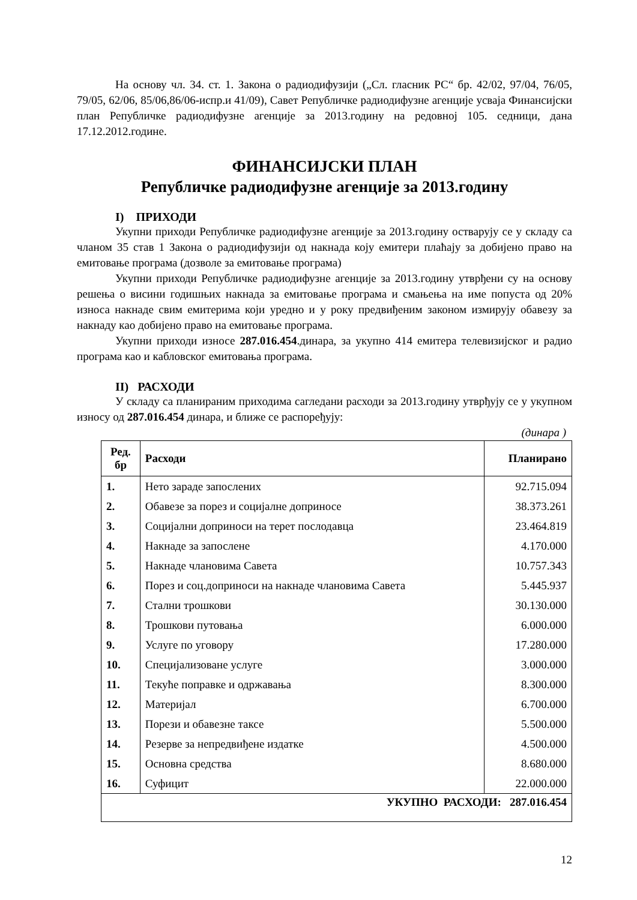На основу чл. 34. ст. 1. Закона о радиодифузији („Сл. гласник РС“ бр. 42/02, 97/04, 76/05, 79/05, 62/06, 85/06,86/06-испр.и 41/09), Савет Републичке радиодифузне агенције усваја Финансијски план Републичке радиодифузне агенције за 2013.годину на редовној 105. седници, дана 17.12.2012.године.
ФИНАНСИЈСКИ ПЛАН
Републичке радиодифузне агенције за 2013.годину
I) ПРИХОДИ
Укупни приходи Републичке радиодифузне агенције за 2013.годину остварују се у складу са чланом 35 став 1 Закона о радиодифузији од накнада коју емитери плаћају за добијено право на емитовање програма (дозволе за емитовање програма)
Укупни приходи Републичке радиодифузне агенције за 2013.годину утврђени су на основу решења о висини годишњих накнада за емитовање програма и смањења на име попуста од 20% износа накнаде свим емитерима који уредно и у року предвиђеним законом измирују обавезу за накнаду као добијено право на емитовање програма.
Укупни приходи износе 287.016.454.динара, за укупно 414 емитера телевизијског и радио програма као и кабловског емитовања програма.
II) РАСХОДИ
У складу са планираним приходима сагледани расходи за 2013.годину утврђују се у укупном износу од 287.016.454 динара, и ближе се распоређују:
(динара )
| Ред. бр | Расходи | Планирано |
| --- | --- | --- |
| 1. | Нето зараде запослених | 92.715.094 |
| 2. | Обавезе за порез и социјалне доприносе | 38.373.261 |
| 3. | Социјални доприноси на терет послодавца | 23.464.819 |
| 4. | Накнаде за запослене | 4.170.000 |
| 5. | Накнаде члановима Савета | 10.757.343 |
| 6. | Порез и соц.доприноси на накнаде члановима Савета | 5.445.937 |
| 7. | Стални трошкови | 30.130.000 |
| 8. | Трошкови путовања | 6.000.000 |
| 9. | Услуге по уговору | 17.280.000 |
| 10. | Специјализоване услуге | 3.000.000 |
| 11. | Текуће поправке и одржавања | 8.300.000 |
| 12. | Материјал | 6.700.000 |
| 13. | Порези и обавезне таксе | 5.500.000 |
| 14. | Резерве за непредвиђене издатке | 4.500.000 |
| 15. | Основна средства | 8.680.000 |
| 16. | Суфицит | 22.000.000 |
| УКУПНО РАСХОДИ: 287.016.454 | | |
12